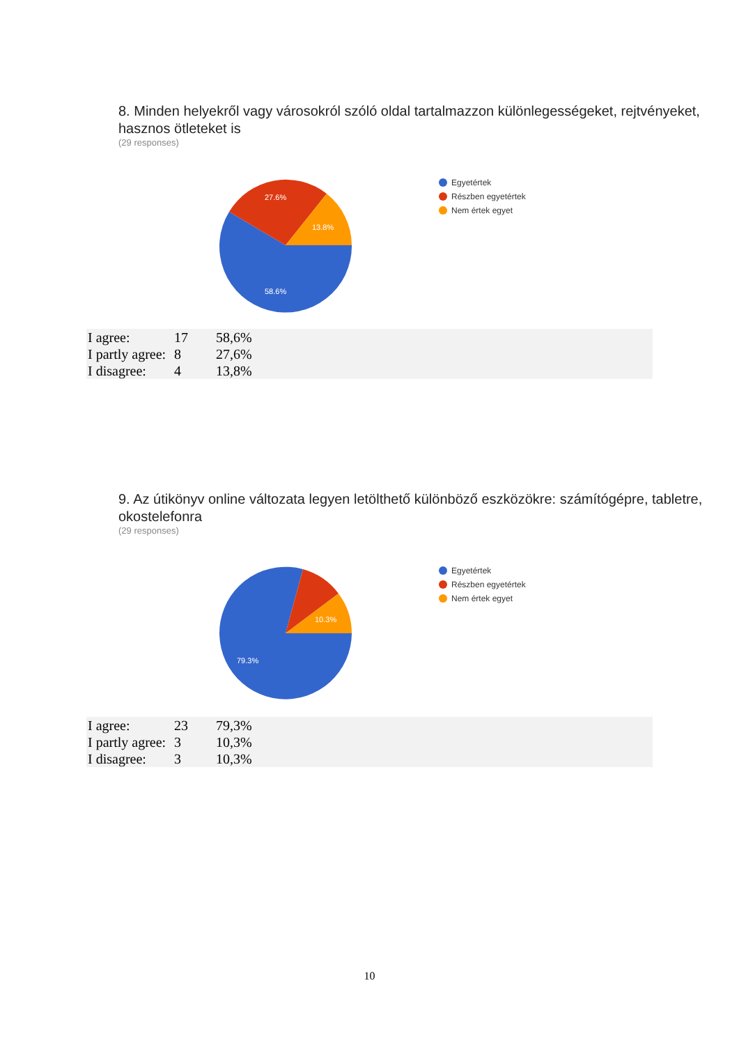8. Minden helyekről vagy városokról szóló oldal tartalmazzon különlegességeket, rejtvényeket, hasznos ötleteket is
(29 responses)
58.6%
27.6%
13.8%
Egyetértek
Részben egyetértek
Nem értek egyet
| I agree: | 17 | 58,6% |
| I partly agree: | 8 | 27,6% |
| I disagree: | 4 | 13,8% |
9. Az útikönyv online változata legyen letölthető különböző eszközökre: számítógépre, tabletre, okostelefonra
(29 responses)
79.3%
10.3%
Egyetértek
Részben egyetértek
Nem értek egyet
| I agree: | 23 | 79,3% |
| I partly agree: | 3 | 10,3% |
| I disagree: | 3 | 10,3% |
10